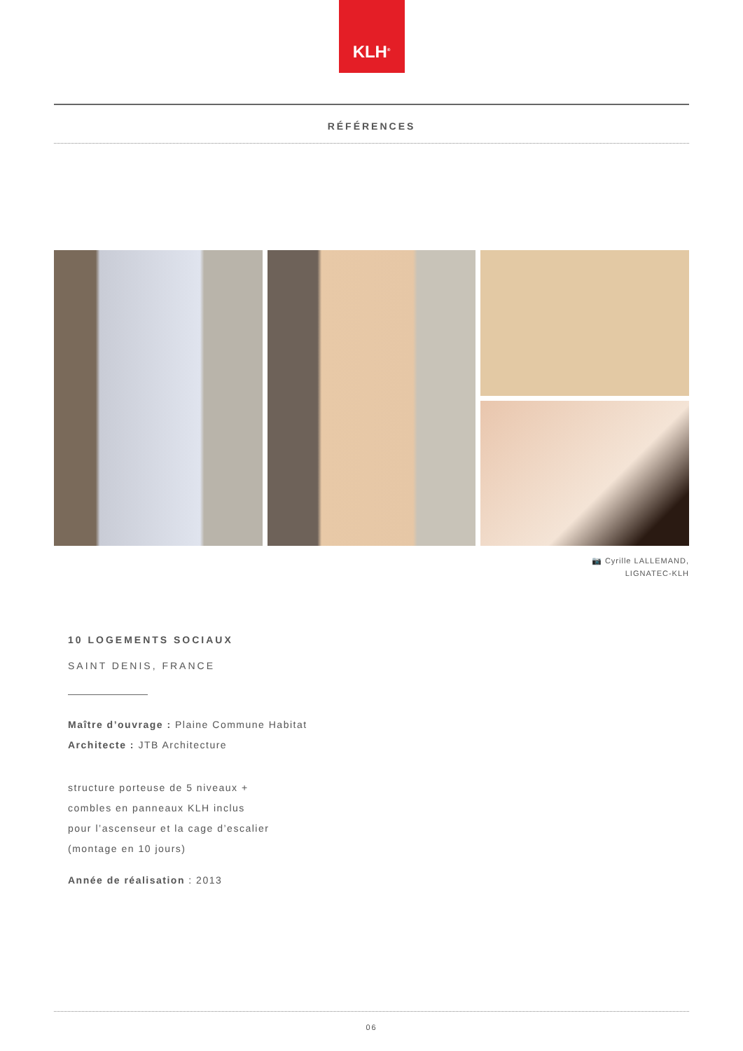KLH<sup>®</sup>
RÉFÉRENCES
📷 Cyrille LALLEMAND,
LIGNATEC-KLH
10 LOGEMENTS SOCIAUX
SAINT DENIS, FRANCE
Maître d’ouvrage : Plaine Commune Habitat
Architecte : JTB Architecture
structure porteuse de 5 niveaux +
combles en panneaux KLH inclus
pour l’ascenseur et la cage d’escalier
(montage en 10 jours)
Année de réalisation : 2013
06